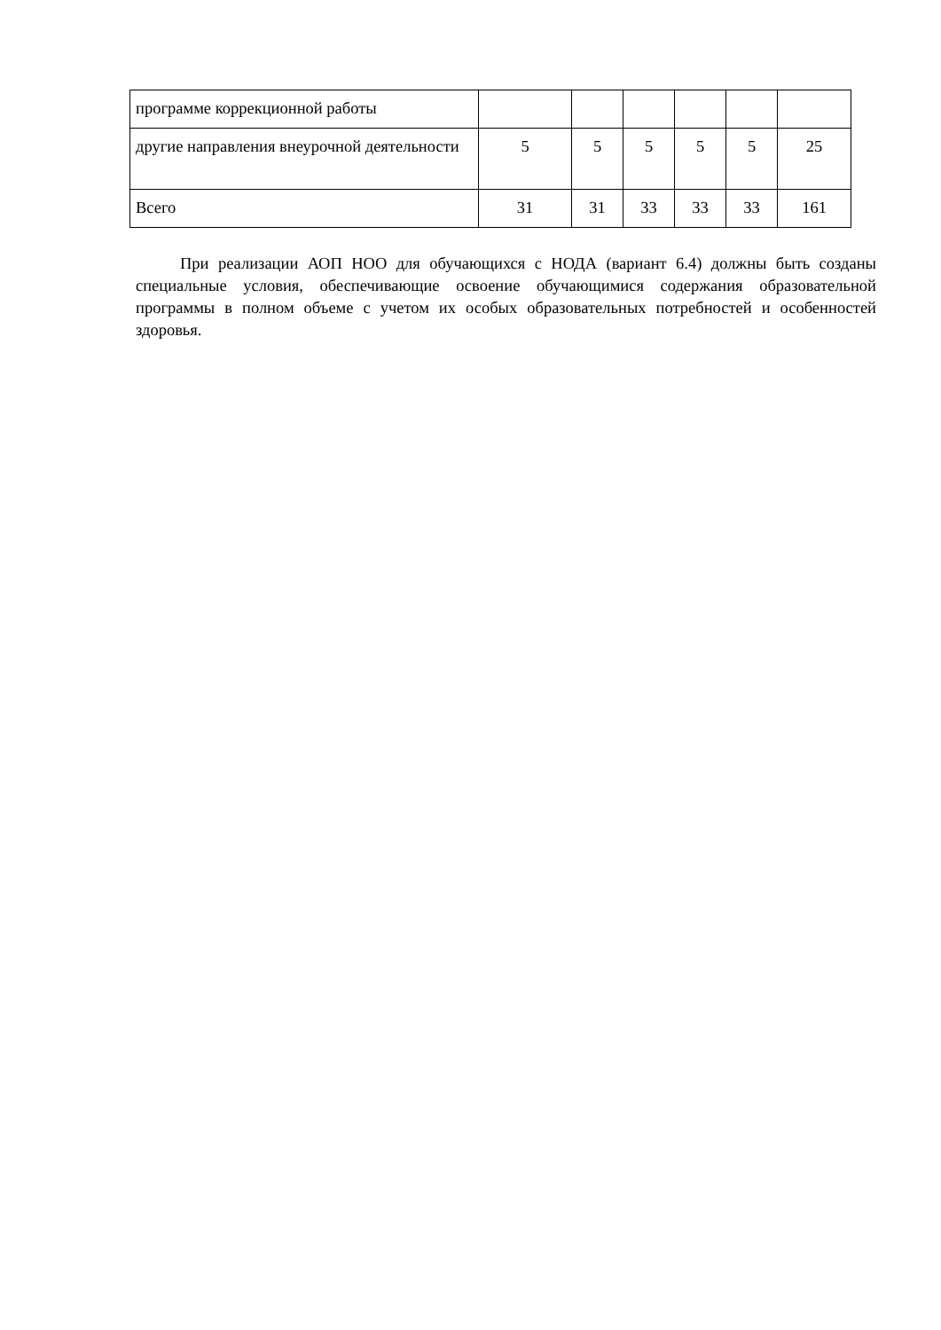| программе коррекционной работы | | | | | | |
| другие направления внеурочной деятельности | 5 | 5 | 5 | 5 | 5 | 25 |
| Всего | 31 | 31 | 33 | 33 | 33 | 161 |
При реализации АОП НОО для обучающихся с НОДА (вариант 6.4) должны быть созданы специальные условия, обеспечивающие освоение обучающимися содержания образовательной программы в полном объеме с учетом их особых образовательных потребностей и особенностей здоровья.